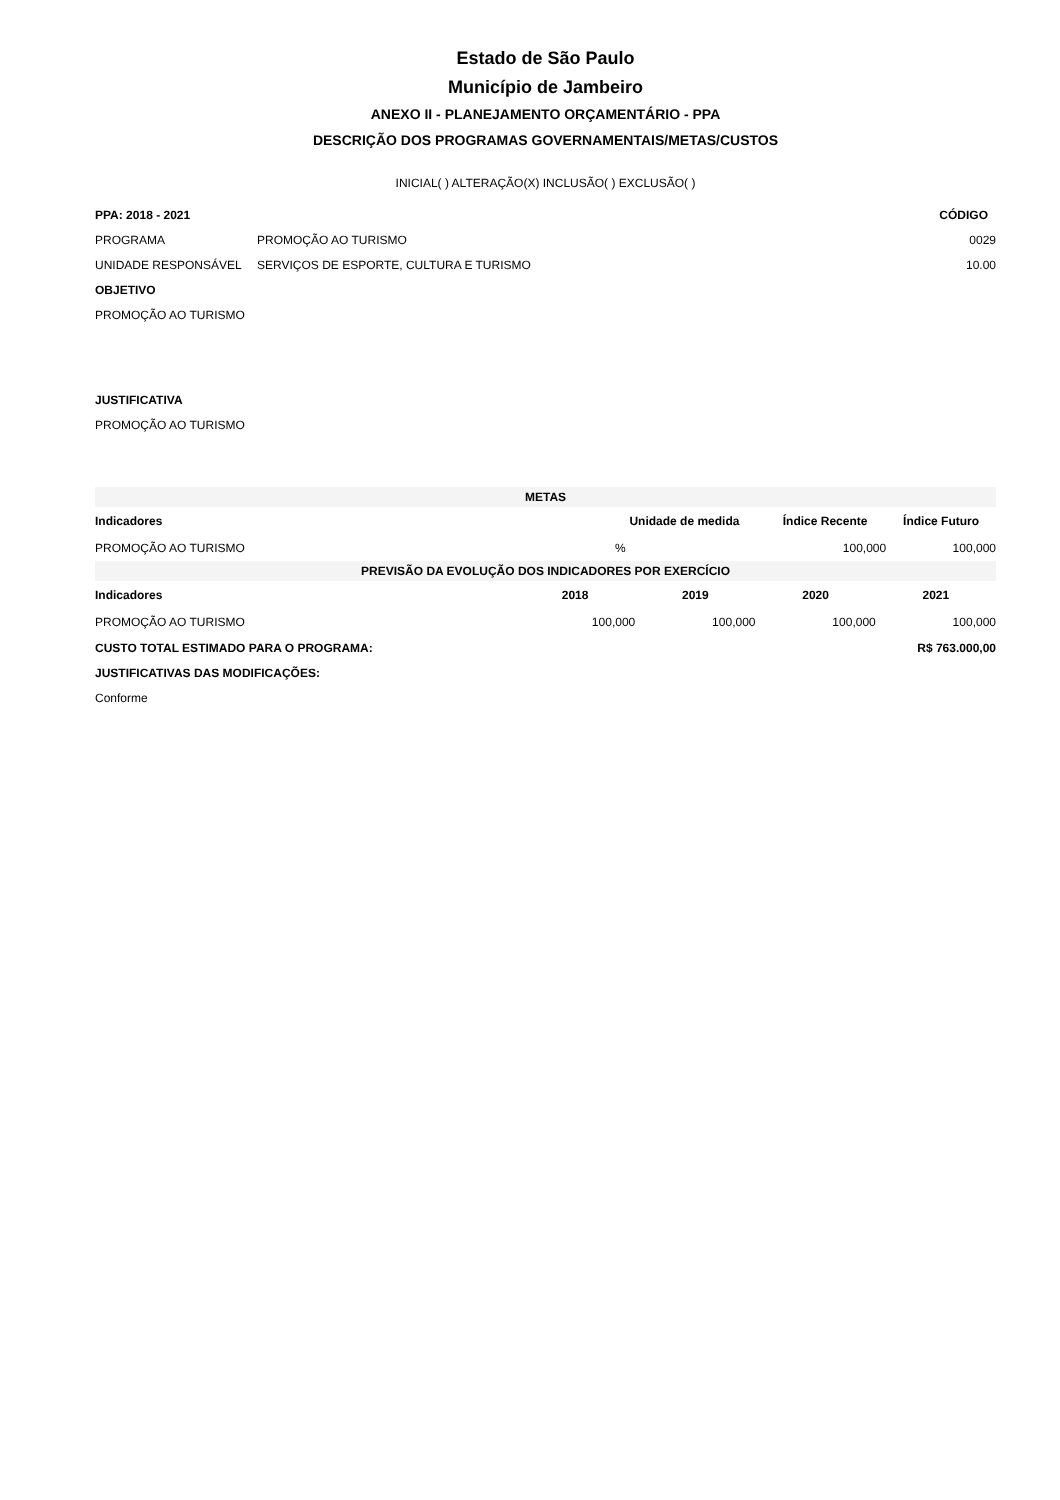Estado de São Paulo
Município de Jambeiro
ANEXO II - PLANEJAMENTO ORÇAMENTÁRIO - PPA
DESCRIÇÃO DOS PROGRAMAS GOVERNAMENTAIS/METAS/CUSTOS
INICIAL( ) ALTERAÇÃO(X) INCLUSÃO( ) EXCLUSÃO( )
PPA: 2018 - 2021 CÓDIGO
PROGRAMA PROMOÇÃO AO TURISMO 0029
UNIDADE RESPONSÁVEL SERVIÇOS DE ESPORTE, CULTURA E TURISMO 10.00
OBJETIVO
PROMOÇÃO AO TURISMO
JUSTIFICATIVA
PROMOÇÃO AO TURISMO
| METAS | | | |
| --- | --- | --- | --- |
| Indicadores | Unidade de medida | Índice Recente | Índice Futuro |
| PROMOÇÃO AO TURISMO | % | 100,000 | 100,000 |
| PREVISÃO DA EVOLUÇÃO DOS INDICADORES POR EXERCÍCIO | | | | |
| --- | --- | --- | --- | --- |
| Indicadores | 2018 | 2019 | 2020 | 2021 |
| PROMOÇÃO AO TURISMO | 100,000 | 100,000 | 100,000 | 100,000 |
CUSTO TOTAL ESTIMADO PARA O PROGRAMA: R$ 763.000,00
JUSTIFICATIVAS DAS MODIFICAÇÕES:
Conforme